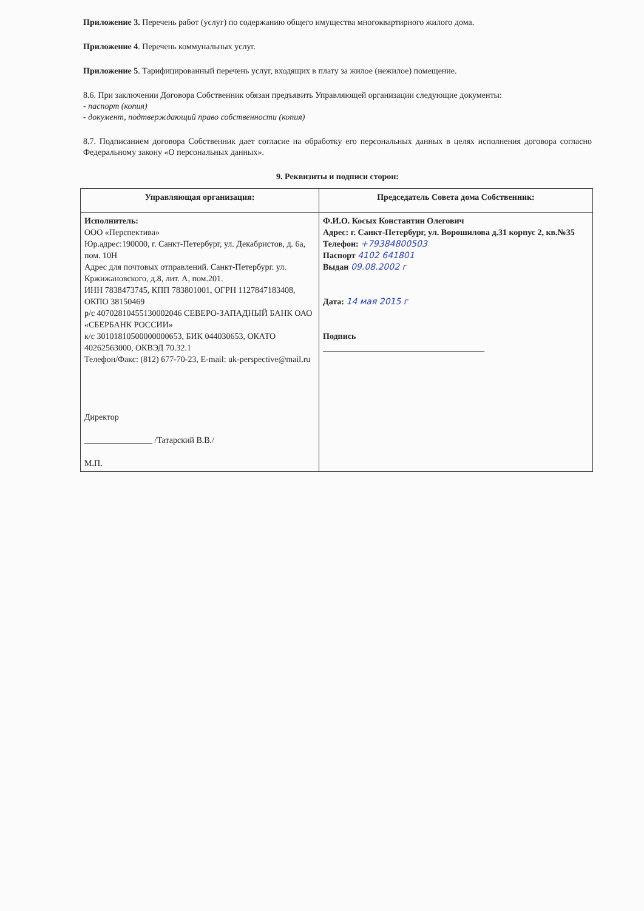Приложение 3. Перечень работ (услуг) по содержанию общего имущества многоквартирного жилого дома.
Приложение 4. Перечень коммунальных услуг.
Приложение 5. Тарифицированный перечень услуг, входящих в плату за жилое (нежилое) помещение.
8.6. При заключении Договора Собственник обязан предъявить Управляющей организации следующие документы:
- паспорт (копия)
- документ, подтверждающий право собственности (копия)
8.7. Подписанием договора Собственник дает согласие на обработку его персональных данных в целях исполнения договора согласно Федеральному закону «О персональных данных».
9. Реквизиты и подписи сторон:
| Управляющая организация: | Председатель Совета дома Собственник: |
| Исполнитель: ООО «Перспектива» Юр.адрес:190000, г. Санкт-Петербург, ул. Декабристов, д. 6а, пом. 10Н Адрес для почтовых отправлений. Санкт-Петербург. ул. Кржижановского, д.8, лит. А, пом.201. ИНН 7838473745, КПП 783801001, ОГРН 1127847183408, ОКПО 38150469 р/с 40702810455130002046 СЕВЕРО-ЗАПАДНЫЙ БАНК ОАО «СБЕРБАНК РОССИИ» к/с 30101810500000000653, БИК 044030653, ОКАТО 40262563000, ОКВЭД 70.32.1 Телефон/Факс: (812) 677-70-23, E-mail: uk-perspective@mail.ru Директор ________________ /Татарский В.В./ М.П. | Ф.И.О. Косых Константин Олегович Адрес: г. Санкт-Петербург, ул. Ворошилова д.31 корпус 2, кв.№35 Телефон: +79384800503 Паспорт 4102 641801 Выдан 09.08.2002 г Дата: 14 мая 2015 г Подпись ______________________________________ |